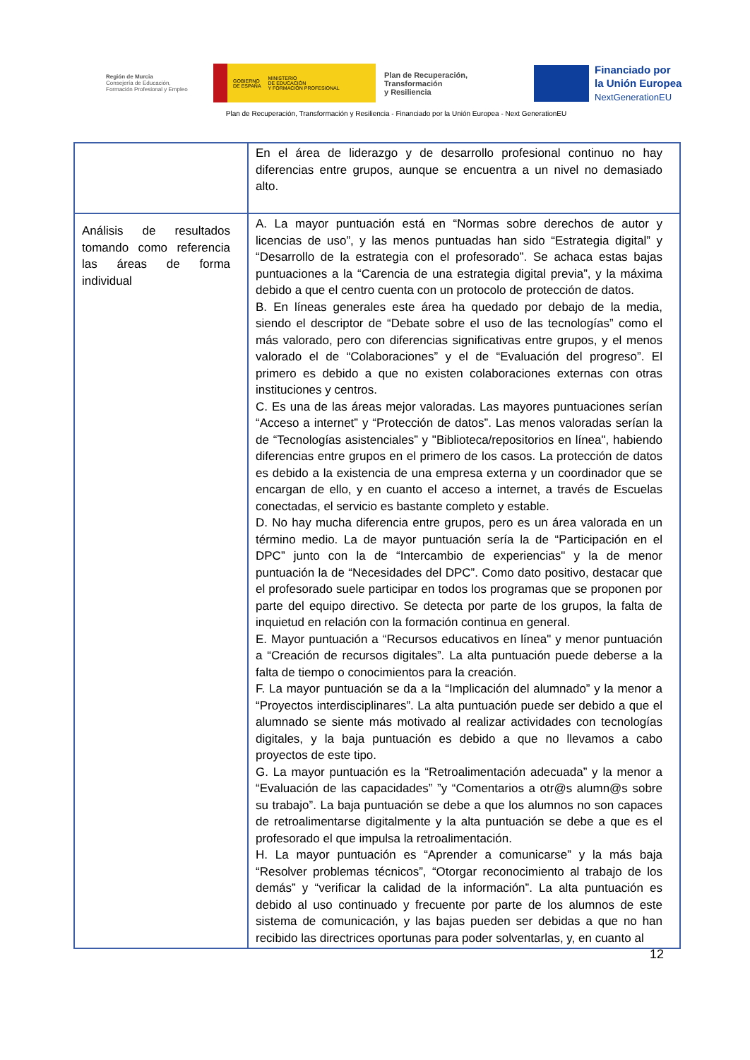Región de Murcia
Consejería de Educación,
Formación Profesional y Empleo
GOBIERNO
DE ESPAÑA MINISTERIO
DE EDUCACIÓN
Y FORMACIÓN PROFESIONAL
Plan de Recuperación,
Transformación
y Resiliencia
Financiado por
la Unión Europea
NextGenerationEU
Plan de Recuperación, Transformación y Resiliencia - Financiado por la Unión Europea - Next GenerationEU
| | En el área de liderazgo y de desarrollo profesional continuo no hay diferencias entre grupos, aunque se encuentra a un nivel no demasiado alto. |
| Análisis de resultados tomando como referencia las áreas de forma individual | A. La mayor puntuación está en “Normas sobre derechos de autor y licencias de uso”, y las menos puntuadas han sido “Estrategia digital” y “Desarrollo de la estrategia con el profesorado”. Se achaca estas bajas puntuaciones a la “Carencia de una estrategia digital previa”, y la máxima debido a que el centro cuenta con un protocolo de protección de datos. B. En líneas generales este área ha quedado por debajo de la media, siendo el descriptor de “Debate sobre el uso de las tecnologías” como el más valorado, pero con diferencias significativas entre grupos, y el menos valorado el de “Colaboraciones” y el de “Evaluación del progreso”. El primero es debido a que no existen colaboraciones externas con otras instituciones y centros. C. Es una de las áreas mejor valoradas. Las mayores puntuaciones serían “Acceso a internet” y “Protección de datos”. Las menos valoradas serían la de “Tecnologías asistenciales” y "Biblioteca/repositorios en línea", habiendo diferencias entre grupos en el primero de los casos. La protección de datos es debido a la existencia de una empresa externa y un coordinador que se encargan de ello, y en cuanto el acceso a internet, a través de Escuelas conectadas, el servicio es bastante completo y estable. D. No hay mucha diferencia entre grupos, pero es un área valorada en un término medio. La de mayor puntuación sería la de “Participación en el DPC” junto con la de “Intercambio de experiencias" y la de menor puntuación la de “Necesidades del DPC”. Como dato positivo, destacar que el profesorado suele participar en todos los programas que se proponen por parte del equipo directivo. Se detecta por parte de los grupos, la falta de inquietud en relación con la formación continua en general. E. Mayor puntuación a “Recursos educativos en línea" y menor puntuación a “Creación de recursos digitales”. La alta puntuación puede deberse a la falta de tiempo o conocimientos para la creación. F. La mayor puntuación se da a la “Implicación del alumnado” y la menor a “Proyectos interdisciplinares”. La alta puntuación puede ser debido a que el alumnado se siente más motivado al realizar actividades con tecnologías digitales, y la baja puntuación es debido a que no llevamos a cabo proyectos de este tipo. G. La mayor puntuación es la “Retroalimentación adecuada” y la menor a “Evaluación de las capacidades” ”y “Comentarios a otr@s alumn@s sobre su trabajo”. La baja puntuación se debe a que los alumnos no son capaces de retroalimentarse digitalmente y la alta puntuación se debe a que es el profesorado el que impulsa la retroalimentación. H. La mayor puntuación es “Aprender a comunicarse” y la más baja “Resolver problemas técnicos”, “Otorgar reconocimiento al trabajo de los demás” y “verificar la calidad de la información”. La alta puntuación es debido al uso continuado y frecuente por parte de los alumnos de este sistema de comunicación, y las bajas pueden ser debidas a que no han recibido las directrices oportunas para poder solventarlas, y, en cuanto al |
12